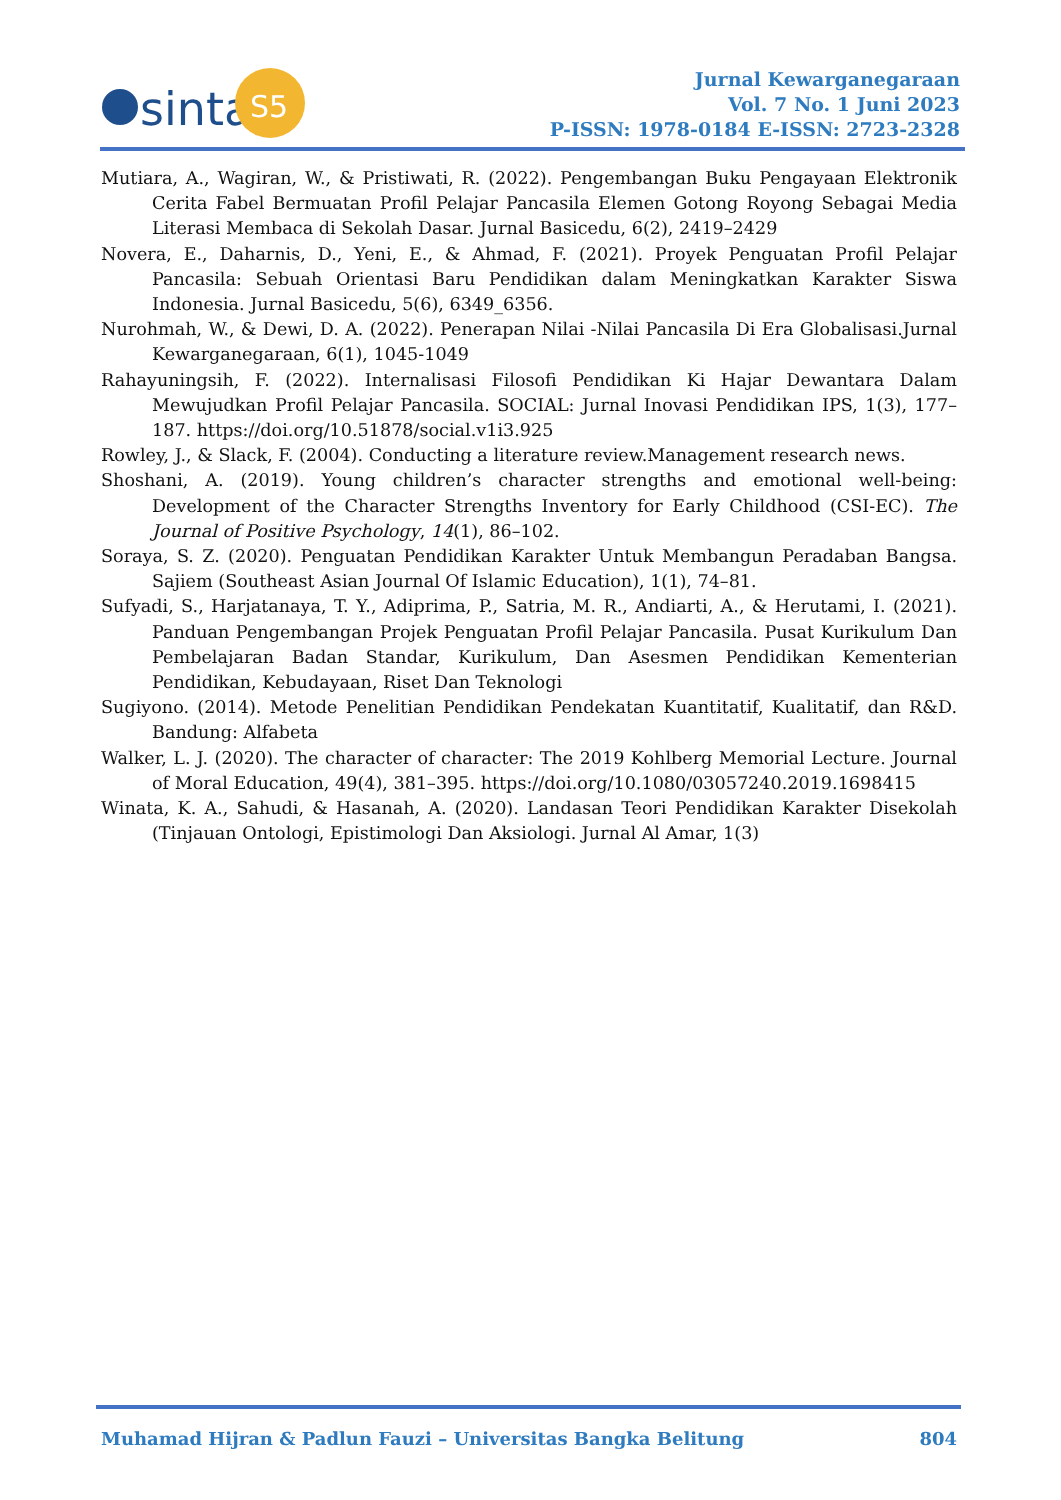sinta
S5
Jurnal Kewarganegaraan
Vol. 7 No. 1 Juni 2023
P-ISSN: 1978-0184 E-ISSN: 2723-2328
Mutiara, A., Wagiran, W., & Pristiwati, R. (2022). Pengembangan Buku Pengayaan Elektronik Cerita Fabel Bermuatan Profil Pelajar Pancasila Elemen Gotong Royong Sebagai Media Literasi Membaca di Sekolah Dasar. Jurnal Basicedu, 6(2), 2419–2429
Novera, E., Daharnis, D., Yeni, E., & Ahmad, F. (2021). Proyek Penguatan Profil Pelajar Pancasila: Sebuah Orientasi Baru Pendidikan dalam Meningkatkan Karakter Siswa Indonesia. Jurnal Basicedu, 5(6), 6349_6356.
Nurohmah, W., & Dewi, D. A. (2022). Penerapan Nilai -Nilai Pancasila Di Era Globalisasi.Jurnal Kewarganegaraan, 6(1), 1045-1049
Rahayuningsih, F. (2022). Internalisasi Filosofi Pendidikan Ki Hajar Dewantara Dalam Mewujudkan Profil Pelajar Pancasila. SOCIAL: Jurnal Inovasi Pendidikan IPS, 1(3), 177–187. https://doi.org/10.51878/social.v1i3.925
Rowley, J., & Slack, F. (2004). Conducting a literature review.Management research news.
Shoshani, A. (2019). Young children’s character strengths and emotional well-being: Development of the Character Strengths Inventory for Early Childhood (CSI-EC). The Journal of Positive Psychology, 14(1), 86–102.
Soraya, S. Z. (2020). Penguatan Pendidikan Karakter Untuk Membangun Peradaban Bangsa. Sajiem (Southeast Asian Journal Of Islamic Education), 1(1), 74–81.
Sufyadi, S., Harjatanaya, T. Y., Adiprima, P., Satria, M. R., Andiarti, A., & Herutami, I. (2021). Panduan Pengembangan Projek Penguatan Profil Pelajar Pancasila. Pusat Kurikulum Dan Pembelajaran Badan Standar, Kurikulum, Dan Asesmen Pendidikan Kementerian Pendidikan, Kebudayaan, Riset Dan Teknologi
Sugiyono. (2014). Metode Penelitian Pendidikan Pendekatan Kuantitatif, Kualitatif, dan R&D. Bandung: Alfabeta
Walker, L. J. (2020). The character of character: The 2019 Kohlberg Memorial Lecture. Journal of Moral Education, 49(4), 381–395. https://doi.org/10.1080/03057240.2019.1698415
Winata, K. A., Sahudi, & Hasanah, A. (2020). Landasan Teori Pendidikan Karakter Disekolah (Tinjauan Ontologi, Epistimologi Dan Aksiologi. Jurnal Al Amar, 1(3)
Muhamad Hijran & Padlun Fauzi – Universitas Bangka Belitung 804